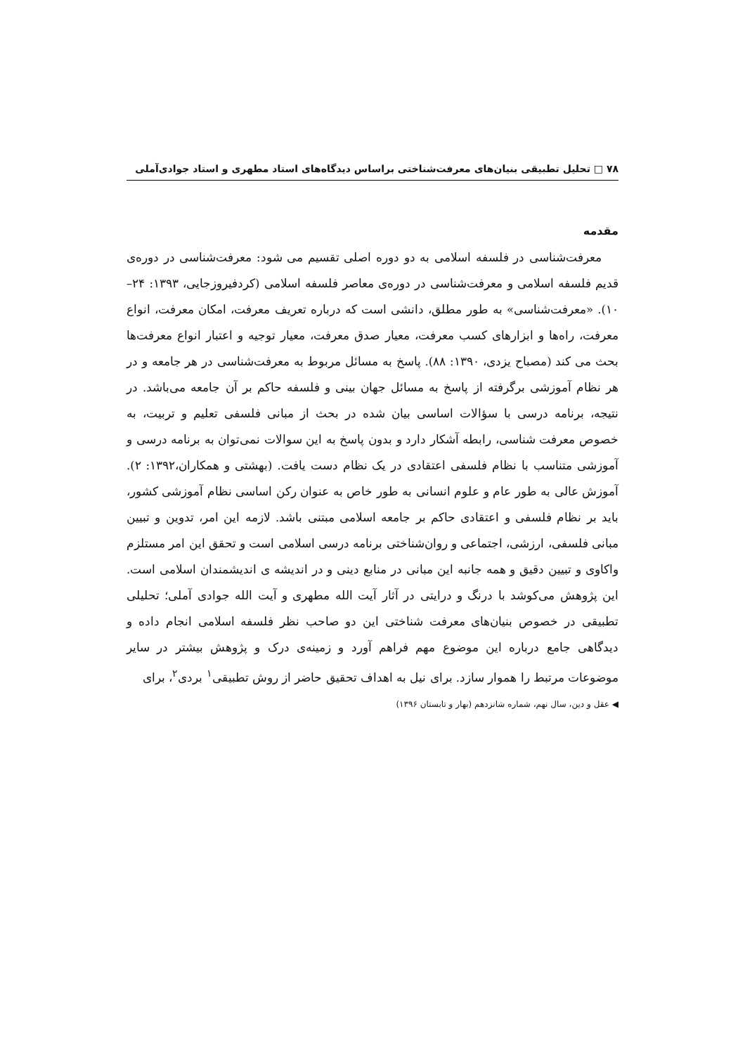۷۸ □ تحلیل تطبیقی بنیان‌های معرفت‌شناختی براساس دیدگاه‌های استاد مطهری و استاد جوادی‌آملی
مقدمه
معرفت‌شناسی در فلسفه اسلامی به دو دوره اصلی تقسیم می شود: معرفت‌شناسی در دوره‌ی قدیم فلسفه اسلامی و معرفت‌شناسی در دوره‌ی معاصر فلسفه اسلامی (کردفیروزجایی، ۱۳۹۳: ۲۴–۱۰). «معرفت‌شناسی» به طور مطلق، دانشی است که درباره تعریف معرفت، امکان معرفت، انواع معرفت، راه‌ها و ابزارهای کسب معرفت، معیار صدق معرفت، معیار توجیه و اعتبار انواع معرفت‌ها بحث می کند (مصباح یزدی، ۱۳۹۰: ۸۸). پاسخ به مسائل مربوط به معرفت‌شناسی در هر جامعه و در هر نظام آموزشی برگرفته از پاسخ به مسائل جهان بینی و فلسفه حاکم بر آن جامعه می‌باشد. در نتیجه، برنامه درسی با سؤالات اساسی بیان شده در بحث از مبانی فلسفی تعلیم و تربیت، به خصوص معرفت شناسی، رابطه آشکار دارد و بدون پاسخ به این سوالات نمی‌توان به برنامه درسی و آموزشی متناسب با نظام فلسفی اعتقادی در یک نظام دست یافت. (بهشتی و همکاران،۱۳۹۲: ۲). آموزش عالی به طور عام و علوم انسانی به طور خاص به عنوان رکن اساسی نظام آموزشی کشور، باید بر نظام فلسفی و اعتقادی حاکم بر جامعه اسلامی مبتنی باشد. لازمه این امر، تدوین و تبیین مبانی فلسفی، ارزشی، اجتماعی و روان‌شناختی برنامه درسی اسلامی است و تحقق این امر مستلزم واکاوی و تبیین دقیق و همه جانبه این مبانی در منابع دینی و در اندیشه ی اندیشمندان اسلامی است. این پژوهش می‌کوشد با درنگ و درایتی در آثار آیت الله مطهری و آیت الله جوادی آملی؛ تحلیلی تطبیقی در خصوص بنیان‌های معرفت شناختی این دو صاحب نظر فلسفه اسلامی انجام داده و دیدگاهی جامع درباره این موضوع مهم فراهم آورد و زمینه‌ی درک و پژوهش بیشتر در سایر موضوعات مرتبط را هموار سازد. برای نیل به اهداف تحقیق حاضر از روش تطبیقی<sup>۱</sup> بردی<sup>۲</sup>، برای
◀ عقل و دین، سال نهم، شماره شانزدهم (بهار و تابستان ۱۳۹۶)